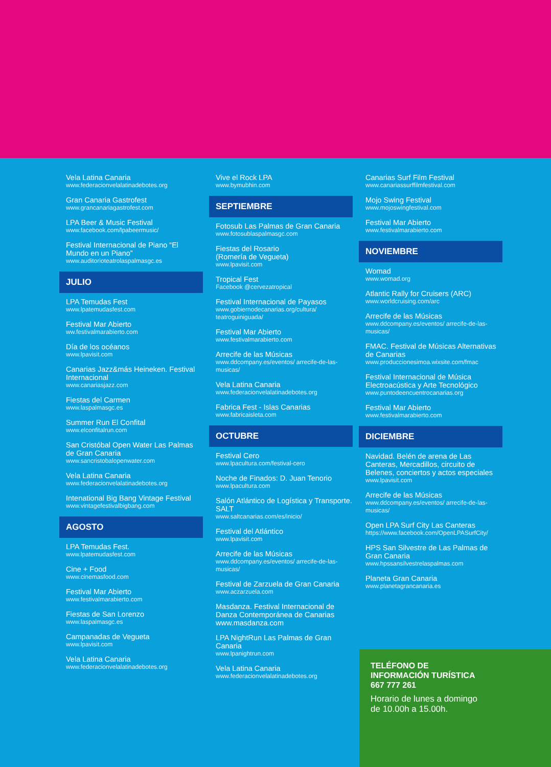Vela Latina Canaria
www.federacionvelalatinadebotes.org
Gran Canaria Gastrofest
www.grancanariagastrofest.com
LPA Beer & Music Festival
www.facebook.com/lpabeermusic/
Festival Internacional de Piano “El Mundo en un Piano”
www.auditorioteatrolaspalmasgc.es
JULIO
LPA Temudas Fest
www.lpatemudasfest.com
Festival Mar Abierto
ww.festivalmarabierto.com
Día de los océanos
www.lpavisit.com
Canarias Jazz&más Heineken. Festival Internacional
www.canariasjazz.com
Fiestas del Carmen
www.laspalmasgc.es
Summer Run El Confital
www.elconfitalrun.com
San Cristóbal Open Water Las Palmas de Gran Canaria
www.sancristobalopenwater.com
Vela Latina Canaria
www.federacionvelalatinadebotes.org
Intenational Big Bang Vintage Festival
www.vintagefestivalbigbang.com
AGOSTO
LPA Temudas Fest.
www.lpatemudasfest.com
Cine + Food
www.cinemasfood.com
Festival Mar Abierto
www.festivalmarabierto.com
Fiestas de San Lorenzo
www.laspalmasgc.es
Campanadas de Vegueta
www.lpavisit.com
Vela Latina Canaria
www.federacionvelalatinadebotes.org
Vive el Rock LPA
www.bymubhin.com
SEPTIEMBRE
Fotosub Las Palmas de Gran Canaria
www.fotosublaspalmasgc.com
Fiestas del Rosario
(Romería de Vegueta)
www.lpavisit.com
Tropical Fest
Facebook @cervezatropical
Festival Internacional de Payasos
www.gobiernodecanarias.org/cultura/ teatroguiniguada/
Festival Mar Abierto
www.festivalmarabierto.com
Arrecife de las Músicas
www.ddcompany.es/eventos/ arrecife-de-las-musicas/
Vela Latina Canaria
www.federacionvelalatinadebotes.org
Fabrica Fest - Islas Canarias
www.fabricaisleta.com
OCTUBRE
Festival Cero
www.lpacultura.com/festival-cero
Noche de Finados: D. Juan Tenorio
www.lpacultura.com
Salón Atlántico de Logística y Transporte. SALT
www.saltcanarias.com/es/inicio/
Festival del Atlántico
www.lpavisit.com
Arrecife de las Músicas
www.ddcompany.es/eventos/ arrecife-de-las-musicas/
Festival de Zarzuela de Gran Canaria
www.aczarzuela.com
Masdanza. Festival Internacional de Danza Contemporánea de Canarias
www.masdanza.com
LPA NightRun Las Palmas de Gran Canaria
www.lpanightrun.com
Vela Latina Canaria
www.federacionvelalatinadebotes.org
Canarias Surf Film Festival
www.canariassurffilmfestival.com
Mojo Swing Festival
www.mojoswingfestival.com
Festival Mar Abierto
www.festivalmarabierto.com
NOVIEMBRE
Womad
www.womad.org
Atlantic Rally for Cruisers (ARC)
www.worldcruising.com/arc
Arrecife de las Músicas
www.ddcompany.es/eventos/ arrecife-de-las-musicas/
FMAC. Festival de Músicas Alternativas de Canarias
www.produccionesimoa.wixsite.com/fmac
Festival Internacional de Música Electroacústica y Arte Tecnológico
www.puntodeencuentrocanarias.org
Festival Mar Abierto
www.festivalmarabierto.com
DICIEMBRE
Navidad. Belén de arena de Las Canteras, Mercadillos, circuito de Belenes, conciertos y actos especiales
www.lpavisit.com
Arrecife de las Músicas
www.ddcompany.es/eventos/ arrecife-de-las-musicas/
Open LPA Surf City Las Canteras
https://www.facebook.com/OpenLPASurfCity/
HPS San Silvestre de Las Palmas de Gran Canaria
www.hpssansilvestrelaspalmas.com
Planeta Gran Canaria
www.planetagrancanaria.es
TELÉFONO DE
INFORMACIÓN TURÍSTICA
667 777 261
Horario de lunes a domingo
de 10.00h a 15.00h.